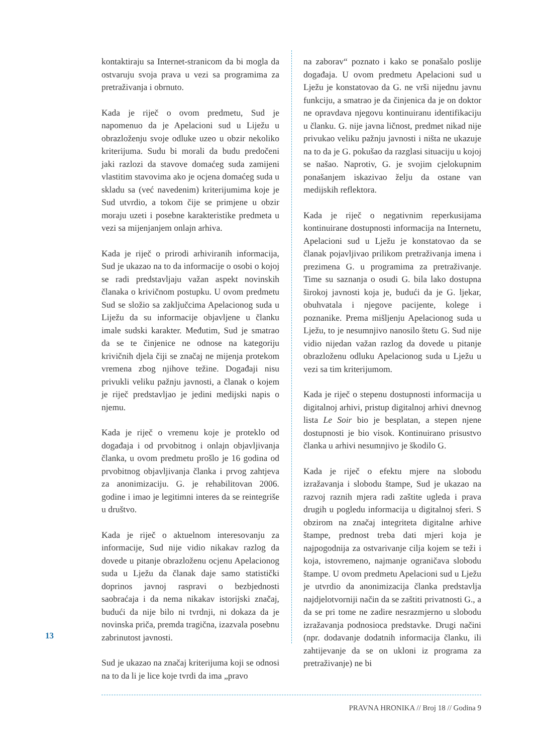kontaktiraju sa Internet-stranicom da bi mogla da ostvaruju svoja prava u vezi sa programima za pretraživanja i obrnuto.
Kada je riječ o ovom predmetu, Sud je napomenuo da je Apelacioni sud u Liježu u obrazloženju svoje odluke uzeo u obzir nekoliko kriterijuma. Sudu bi morali da budu predočeni jaki razlozi da stavove domaćeg suda zamijeni vlastitim stavovima ako je ocjena domaćeg suda u skladu sa (već navedenim) kriterijumima koje je Sud utvrdio, a tokom čije se primjene u obzir moraju uzeti i posebne karakteristike predmeta u vezi sa mijenjanjem onlajn arhiva.
Kada je riječ o prirodi arhiviranih informacija, Sud je ukazao na to da informacije o osobi o kojoj se radi predstavljaju važan aspekt novinskih članaka o krivičnom postupku. U ovom predmetu Sud se složio sa zaključcima Apelacionog suda u Liježu da su informacije objavljene u članku imale sudski karakter. Međutim, Sud je smatrao da se te činjenice ne odnose na kategoriju krivičnih djela čiji se značaj ne mijenja protekom vremena zbog njihove težine. Događaji nisu privukli veliku pažnju javnosti, a članak o kojem je riječ predstavljao je jedini medijski napis o njemu.
Kada je riječ o vremenu koje je proteklo od događaja i od prvobitnog i onlajn objavljivanja članka, u ovom predmetu prošlo je 16 godina od prvobitnog objavljivanja članka i prvog zahtjeva za anonimizaciju. G. je rehabilitovan 2006. godine i imao je legitimni interes da se reintegriše u društvo.
Kada je riječ o aktuelnom interesovanju za informacije, Sud nije vidio nikakav razlog da dovede u pitanje obrazloženu ocjenu Apelacionog suda u Lježu da članak daje samo statistički doprinos javnoj raspravi o bezbjednosti saobraćaja i da nema nikakav istorijski značaj, budući da nije bilo ni tvrdnji, ni dokaza da je novinska priča, premda tragična, izazvala posebnu zabrinutost javnosti.
Sud je ukazao na značaj kriterijuma koji se odnosi na to da li je lice koje tvrdi da ima „pravo
na zaborav“ poznato i kako se ponašalo poslije događaja. U ovom predmetu Apelacioni sud u Lježu je konstatovao da G. ne vrši nijednu javnu funkciju, a smatrao je da činjenica da je on doktor ne opravdava njegovu kontinuiranu identifikaciju u članku. G. nije javna ličnost, predmet nikad nije privukao veliku pažnju javnosti i ništa ne ukazuje na to da je G. pokušao da razglasi situaciju u kojoj se našao. Naprotiv, G. je svojim cjelokupnim ponašanjem iskazivao želju da ostane van medijskih reflektora.
Kada je riječ o negativnim reperkusijama kontinuirane dostupnosti informacija na Internetu, Apelacioni sud u Lježu je konstatovao da se članak pojavljivao prilikom pretraživanja imena i prezimena G. u programima za pretraživanje. Time su saznanja o osudi G. bila lako dostupna širokoj javnosti koja je, budući da je G. ljekar, obuhvatala i njegove pacijente, kolege i poznanike. Prema mišljenju Apelacionog suda u Lježu, to je nesumnjivo nanosilo štetu G. Sud nije vidio nijedan važan razlog da dovede u pitanje obrazloženu odluku Apelacionog suda u Lježu u vezi sa tim kriterijumom.
Kada je riječ o stepenu dostupnosti informacija u digitalnoj arhivi, pristup digitalnoj arhivi dnevnog lista Le Soir bio je besplatan, a stepen njene dostupnosti je bio visok. Kontinuirano prisustvo članka u arhivi nesumnjivo je škodilo G.
Kada je riječ o efektu mjere na slobodu izražavanja i slobodu štampe, Sud je ukazao na razvoj raznih mjera radi zaštite ugleda i prava drugih u pogledu informacija u digitalnoj sferi. S obzirom na značaj integriteta digitalne arhive štampe, prednost treba dati mjeri koja je najpogodnija za ostvarivanje cilja kojem se teži i koja, istovremeno, najmanje ograničava slobodu štampe. U ovom predmetu Apelacioni sud u Lježu je utvrdio da anonimizacija članka predstavlja najdjelotvorniji način da se zaštiti privatnosti G., a da se pri tome ne zadire nesrazmjerno u slobodu izražavanja podnosioca predstavke. Drugi načini (npr. dodavanje dodatnih informacija članku, ili zahtijevanje da se on ukloni iz programa za pretraživanje) ne bi
13
PRAVNA HRONIKA // Broj 18 // Godina 9